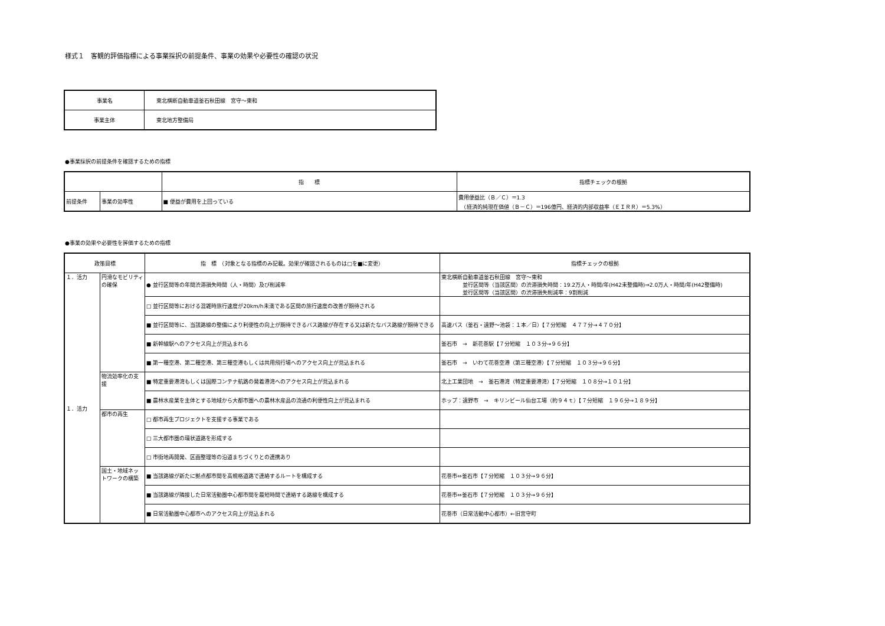様式１　客観的評価指標による事業採択の前提条件、事業の効果や必要性の確認の状況
| 事業名 | 東北横断自動車道釜石秋田線 宮守～東和 |
| 事業主体 | 東北地方整備局 |
●事業採択の前提条件を確認するための指標
| | | 指 標 | 指標チェックの根拠 |
| --- | --- | --- | --- |
| 前提条件 | 事業の効率性 | ■ 便益が費用を上回っている | 費用便益比（Ｂ／Ｃ）＝1.3 （経済的純現在価値（Ｂ－Ｃ）＝196億円、経済的内部収益率（ＥＩＲＲ）＝5.3%） |
●事業の効果や必要性を評価するための指標
| 政策目標 | | 指 標 （対象となる指標のみ記載。効果が確認されるものは□を■に変更） | 指標チェックの根拠 |
| --- | --- | --- | --- |
| １．活力 １．活力 | 円滑なモビリティの確保 | ● 並行区間等の年間渋滞損失時間（人・時間）及び削減率 | 東北横断自動車道釜石秋田線 宮守～東和 並行区間等（当該区間）の渋滞損失時間：19.2万人・時間/年(H42未整備時)⇒2.0万人・時間/年(H42整備時) 並行区間等（当該区間）の渋滞損失削減率：9割削減 |
| | | □ 並行区間等における混雑時旅行速度が20km/h未満である区間の旅行速度の改善が期待される | |
| | | ■ 並行区間等に、当該路線の整備により利便性の向上が期待できるバス路線が存在する又は新たなバス路線が期待できる | 高速バス（釜石・遠野～池袋：１本／日）【７分短縮 ４７７分→４７０分】 |
| | | ■ 新幹線駅へのアクセス向上が見込まれる | 釜石市 → 新花巻駅【７分短縮 １０３分→９６分】 |
| | | ■ 第一種空港、第二種空港、第三種空港もしくは共用飛行場へのアクセス向上が見込まれる | 釜石市 → いわて花巻空港（第三種空港）【７分短縮 １０３分→９６分】 |
| | 物流効率化の支援 | ■ 特定重要港湾もしくは国際コンテナ航路の発着港湾へのアクセス向上が見込まれる | 北上工業団地 → 釜石港湾（特定重要港湾）【７分短縮 １０８分→１０１分】 |
| | | ■ 農林水産業を主体とする地域から大都市圏への農林水産品の流通の利便性向上が見込まれる | ホップ：遠野市 → キリンビール仙台工場（約９４ｔ）【７分短縮 １９６分→１８９分】 |
| | 都市の再生 | □ 都市再生プロジェクトを支援する事業である | |
| | | □ 三大都市圏の環状道路を形成する | |
| | | □ 市街地再開発、区画整理等の沿道まちづくりとの連携あり | |
| | 国土・地域ネットワークの構築 | ■ 当該路線が新たに拠点都市間を高規格道路で連絡するルートを構成する | 花巻市⇔釜石市【７分短縮 １０３分→９６分】 |
| | | ■ 当該路線が隣接した日常活動圏中心都市間を最短時間で連絡する路線を構成する | 花巻市⇔釜石市【７分短縮 １０３分→９６分】 |
| | | ■ 日常活動圏中心都市へのアクセス向上が見込まれる | 花巻市（日常活動中心都市）←旧宮守町 |